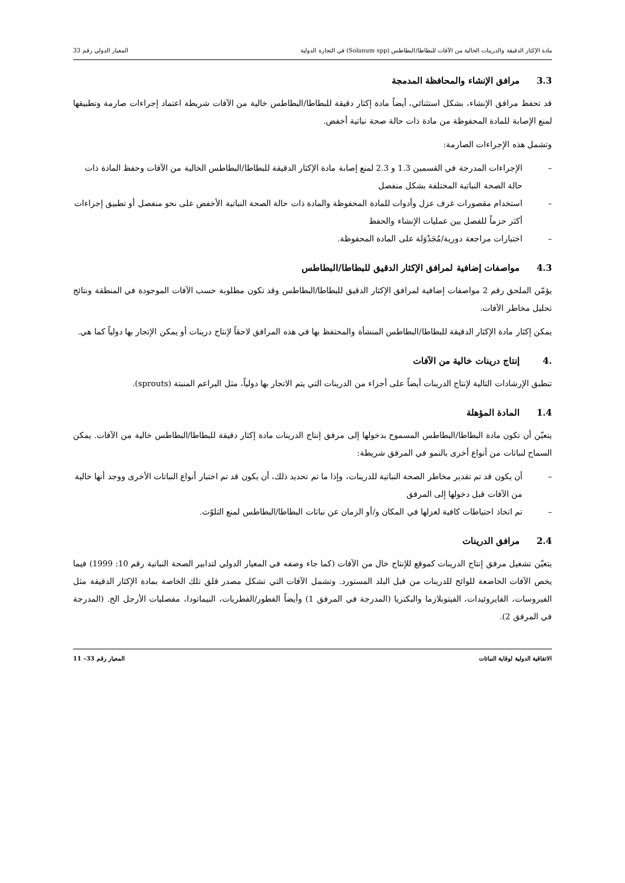مادة الإكثار الدقيقة والدرينات الخالية من الآفات للبطاطا/البطاطس (Solanum spp) في التجارة الدولية
المعيار الدولي رقم 33
3.3 مرافق الإنشاء والمحافظة المدمجة
قد تحفظ مرافق الإنشاء، بشكل استثنائي، أيضاً مادة إكثار دقيقة للبطاطا/البطاطس خالية من الآفات شريطة اعتماد إجراءات صارمة وتطبيقها لمنع الإصابة للمادة المحفوظة من مادة ذات حالة صحة نباتية أخفض.
وتشمل هذه الإجراءات الصارمة:
– الإجراءات المدرجة في القسمين 1.3 و 2.3 لمنع إصابة مادة الإكثار الدقيقة للبطاطا/البطاطس الخالية من الآفات وحفظ المادة ذات حالة الصحة النباتية المختلفة بشكل منفصل
– استخدام مقصورات غرف عزل وأدوات للمادة المحفوظة والمادة ذات حالة الصحة النباتية الأخفض على نحو منفصل أو تطبيق إجراءات أكثر حزماً للفصل بين عمليات الإنشاء والحفظ
– اختبارات مراجعة دورية/مُجَدْوَلة على المادة المحفوظة.
4.3 مواصفات إضافية لمرافق الإكثار الدقيق للبطاطا/البطاطس
يؤمّن الملحق رقم 2 مواصفات إضافية لمرافق الإكثار الدقيق للبطاطا/البطاطس وقد تكون مطلوبة حسب الآفات الموجودة في المنطقة ونتائج تحليل مخاطر الآفات.
يمكن إكثار مادة الإكثار الدقيقة للبطاطا/البطاطس المنشأة والمحتفظ بها في هذه المرافق لاحقاً لإنتاج درينات أو يمكن الإتجار بها دولياً كما هي.
.4 إنتاج درينات خالية من الآفات
تنطبق الإرشادات التالية لإنتاج الدرينات أيضاً على أجزاء من الدرينات التي يتم الاتجار بها دولياً، مثل البراعم المنبتة (sprouts).
1.4 المادة المؤهلة
يتعيّن أن تكون مادة البطاطا/البطاطس المسموح بدخولها إلى مرفق إنتاج الدرينات مادة إكثار دقيقة للبطاطا/البطاطس خالية من الآفات. يمكن السماح لنباتات من أنواع أخرى بالنمو في المرفق شريطة:
– أن يكون قد تم تقدير مخاطر الصحة النباتية للدرينات، وإذا ما تم تحديد ذلك، أن يكون قد تم اختبار أنواع النباتات الأخرى ووجد أنها خالية من الآفات قبل دخولها إلى المرفق
– تم اتخاذ احتياطات كافية لعزلها في المكان و/أو الزمان عن نباتات البطاطا/البطاطس لمنع التلوّث.
2.4 مرافق الدرينات
يتعيّن تشغيل مرفق إنتاج الدرينات كموقع للإنتاج خال من الآفات (كما جاء وصفه في المعيار الدولي لتدابير الصحة النباتية رقم 10: 1999) فيما يخص الآفات الخاضعة للوائح للدرينات من قبل البلد المستورد. وتشمل الآفات التي تشكل مصدر قلق تلك الخاصة بمادة الإكثار الدقيقة مثل الفيروسات، الفايروئيدات، الفيتوبلازما والبكتريا (المدرجة في المرفق 1) وأيضاً الفطور/الفطريات، النيماتودا، مفصليات الأرجل الخ. (المدرجة في المرفق 2).
الاتفاقية الدولية لوقاية النباتات
المعيار رقم 33– 11